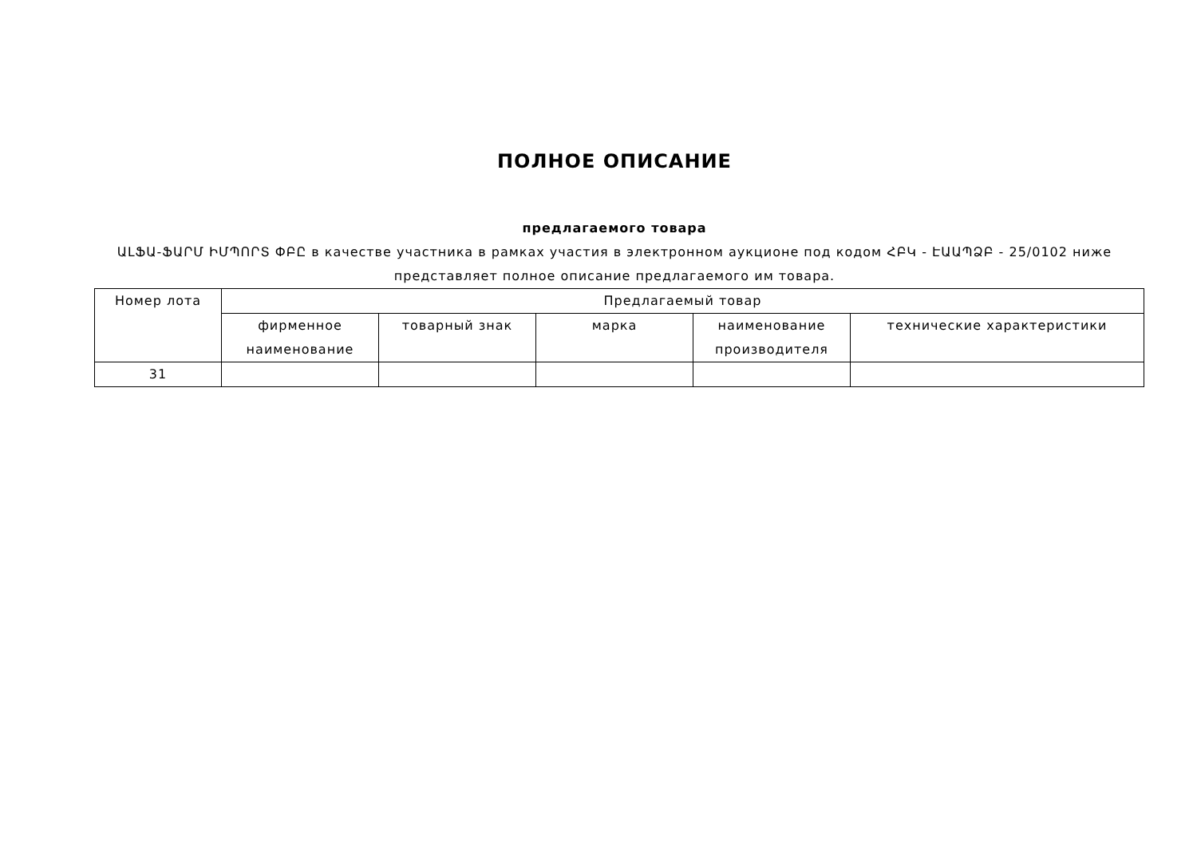ПОЛНОЕ ОПИСАНИЕ
предлагаемого товара
ԱԼՖԱ-ՖԱՐՄ ԻՄՊՈՐՏ ՓԲԸ в качестве участника в рамках участия в электронном аукционе под кодом ՀԲԿ - ԷԱԱՊՁԲ - 25/0102 ниже представляет полное описание предлагаемого им товара.
| Номер лота | Предлагаемый товар | | | | |
| --- | --- | --- | --- | --- | --- |
| | фирменное наименование | товарный знак | марка | наименование производителя | технические характеристики |
| 31 | | | | | |